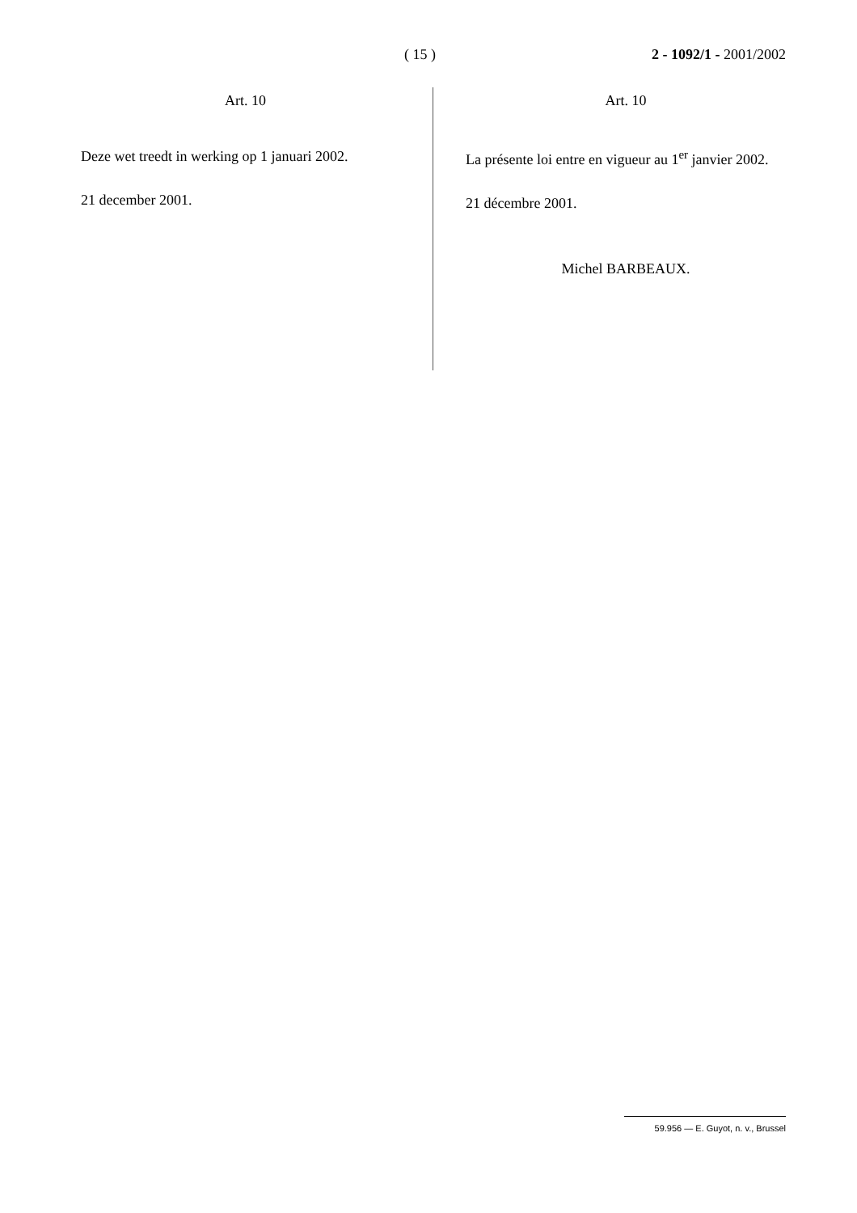( 15 ) 2 - 1092/1 - 2001/2002
Art. 10
Deze wet treedt in werking op 1 januari 2002.
21 december 2001.
Art. 10
La présente loi entre en vigueur au 1<sup>er</sup> janvier 2002.
21 décembre 2001.
Michel BARBEAUX.
59.956 — E. Guyot, n. v., Brussel